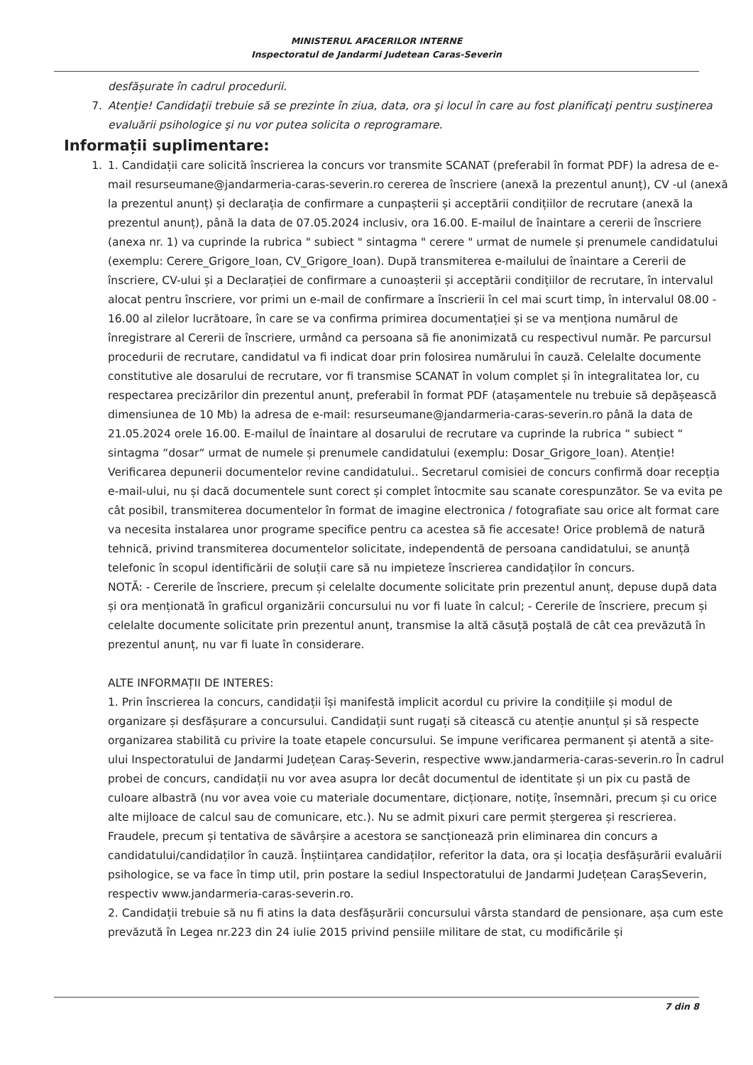MINISTERUL AFACERILOR INTERNE
Inspectoratul de Jandarmi Judetean Caras-Severin
desfășurate în cadrul procedurii.
7. Atenţie! Candidaţii trebuie să se prezinte în ziua, data, ora şi locul în care au fost planificaţi pentru susţinerea evaluării psihologice şi nu vor putea solicita o reprogramare.
Informații suplimentare:
1. 1. Candidații care solicită înscrierea la concurs vor transmite SCANAT (preferabil în format PDF) la adresa de e-mail resurseumane@jandarmeria-caras-severin.ro cererea de înscriere (anexă la prezentul anunț), CV -ul (anexă la prezentul anunț) și declarația de confirmare a cunpașterii și acceptării condițiilor de recrutare (anexă la prezentul anunț), până la data de 07.05.2024 inclusiv, ora 16.00. E-mailul de înaintare a cererii de înscriere (anexa nr. 1) va cuprinde la rubrica " subiect " sintagma " cerere " urmat de numele și prenumele candidatului (exemplu: Cerere_Grigore_Ioan, CV_Grigore_Ioan). După transmiterea e-mailului de înaintare a Cererii de înscriere, CV-ului și a Declarației de confirmare a cunoașterii și acceptării condițiilor de recrutare, în intervalul alocat pentru înscriere, vor primi un e-mail de confirmare a înscrierii în cel mai scurt timp, în intervalul 08.00 - 16.00 al zilelor lucrătoare, în care se va confirma primirea documentației și se va menționa numărul de înregistrare al Cererii de înscriere, urmând ca persoana să fie anonimizată cu respectivul număr. Pe parcursul procedurii de recrutare, candidatul va fi indicat doar prin folosirea numărului în cauză. Celelalte documente constitutive ale dosarului de recrutare, vor fi transmise SCANAT în volum complet și în integralitatea lor, cu respectarea precizărilor din prezentul anunț, preferabil în format PDF (atașamentele nu trebuie să depășească dimensiunea de 10 Mb) la adresa de e-mail: resurseumane@jandarmeria-caras-severin.ro până la data de 21.05.2024 orele 16.00. E-mailul de înaintare al dosarului de recrutare va cuprinde la rubrica “ subiect “ sintagma “dosar“ urmat de numele și prenumele candidatului (exemplu: Dosar_Grigore_Ioan). Atenție! Verificarea depunerii documentelor revine candidatului.. Secretarul comisiei de concurs confirmă doar recepția e-mail-ului, nu și dacă documentele sunt corect și complet întocmite sau scanate corespunzător. Se va evita pe cât posibil, transmiterea documentelor în format de imagine electronica / fotografiate sau orice alt format care va necesita instalarea unor programe specifice pentru ca acestea să fie accesate! Orice problemă de natură tehnică, privind transmiterea documentelor solicitate, independentă de persoana candidatului, se anunță telefonic în scopul identificării de soluții care să nu impieteze înscrierea candidaților în concurs.
NOTĂ: - Cererile de înscriere, precum și celelalte documente solicitate prin prezentul anunț, depuse după data și ora menționată în graficul organizării concursului nu vor fi luate în calcul; - Cererile de înscriere, precum și celelalte documente solicitate prin prezentul anunț, transmise la altă căsuță poștală de cât cea prevăzută în prezentul anunț, nu var fi luate în considerare.
ALTE INFORMAȚII DE INTERES:
1. Prin înscrierea la concurs, candidații își manifestă implicit acordul cu privire la condițiile și modul de organizare și desfășurare a concursului. Candidații sunt rugați să citească cu atenție anunțul și să respecte organizarea stabilită cu privire la toate etapele concursului. Se impune verificarea permanent și atentă a site-ului Inspectoratului de Jandarmi Județean Caraș-Severin, respective www.jandarmeria-caras-severin.ro În cadrul probei de concurs, candidații nu vor avea asupra lor decât documentul de identitate și un pix cu pastă de culoare albastră (nu vor avea voie cu materiale documentare, dicționare, notițe, însemnări, precum și cu orice alte mijloace de calcul sau de comunicare, etc.). Nu se admit pixuri care permit ștergerea și rescrierea. Fraudele, precum și tentativa de săvârșire a acestora se sancționează prin eliminarea din concurs a candidatului/candidaților în cauză. Înștiințarea candidaților, referitor la data, ora și locația desfășurării evaluării psihologice, se va face în timp util, prin postare la sediul Inspectoratului de Jandarmi Județean CarașSeverin, respectiv www.jandarmeria-caras-severin.ro.
2. Candidații trebuie să nu fi atins la data desfășurării concursului vârsta standard de pensionare, așa cum este prevăzută în Legea nr.223 din 24 iulie 2015 privind pensiile militare de stat, cu modificările și
7 din 8